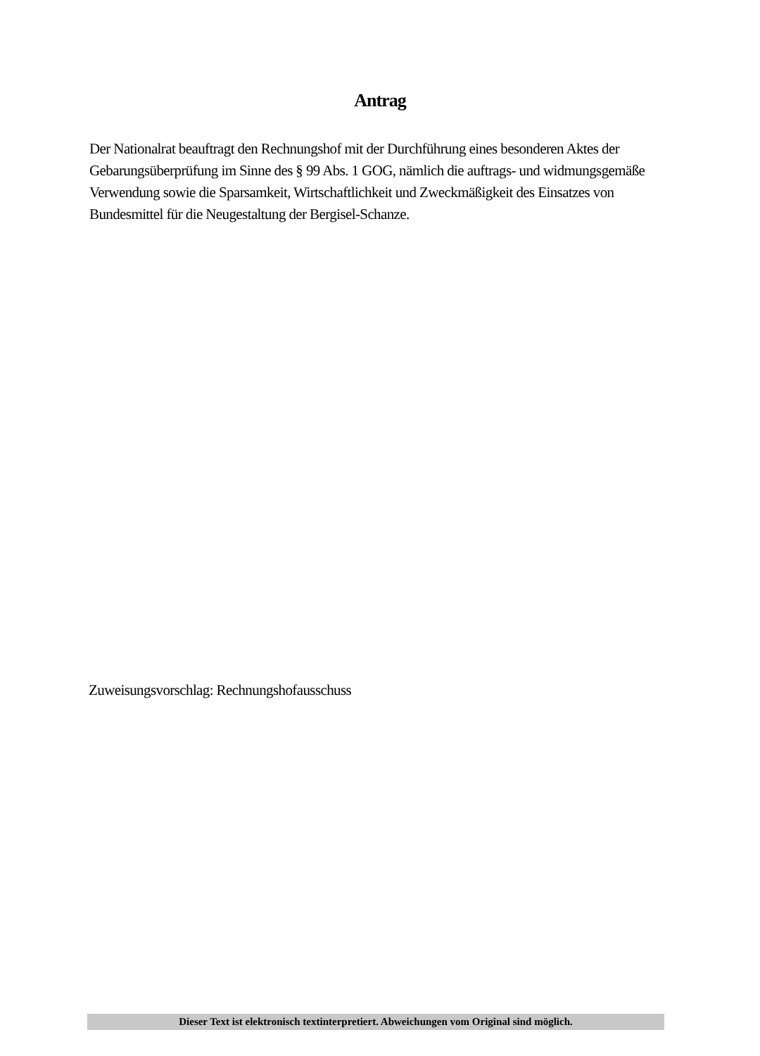Antrag
Der Nationalrat beauftragt den Rechnungshof mit der Durchführung eines besonderen Aktes der Gebarungsüberprüfung im Sinne des § 99 Abs. 1 GOG, nämlich die auftrags- und widmungsgemäße Verwendung sowie die Sparsamkeit, Wirtschaftlichkeit und Zweckmäßigkeit des Einsatzes von Bundesmittel für die Neugestaltung der Bergisel-Schanze.
Zuweisungsvorschlag: Rechnungshofausschuss
Dieser Text ist elektronisch textinterpretiert. Abweichungen vom Original sind möglich.